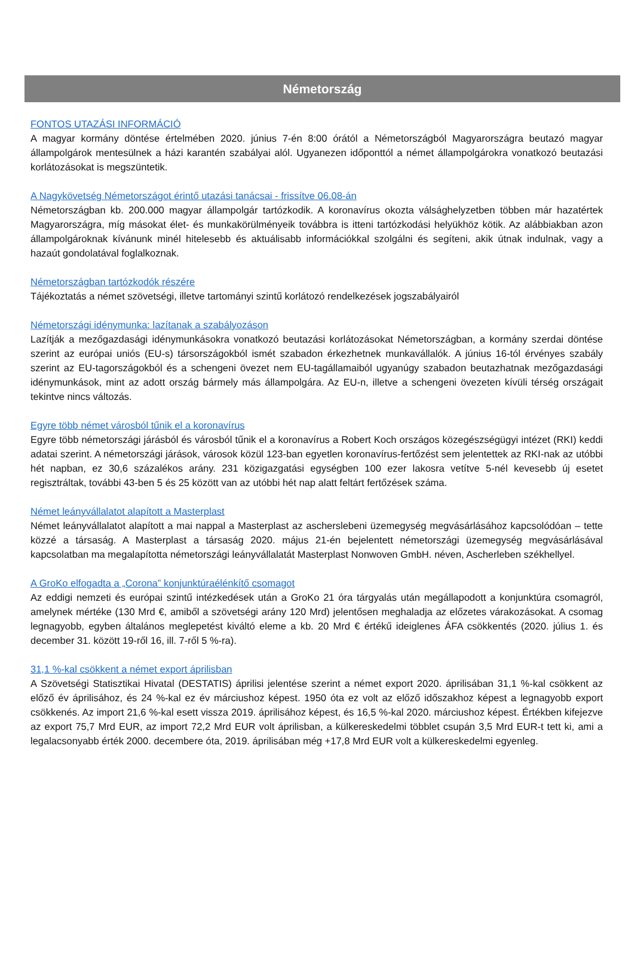Németország
FONTOS UTAZÁSI INFORMÁCIÓ
A magyar kormány döntése értelmében 2020. június 7-én 8:00 órától a Németországból Magyarországra beutazó magyar állampolgárok mentesülnek a házi karantén szabályai alól. Ugyanezen időponttól a német állampolgárokra vonatkozó beutazási korlátozásokat is megszüntetik.
A Nagykövetség Németországot érintő utazási tanácsai - frissítve 06.08-án
Németországban kb. 200.000 magyar állampolgár tartózkodik. A koronavírus okozta válsághelyzetben többen már hazatértek Magyarországra, míg másokat élet- és munkakörülményeik továbbra is itteni tartózkodási helyükhöz kötik. Az alábbiakban azon állampolgároknak kívánunk minél hitelesebb és aktuálisabb információkkal szolgálni és segíteni, akik útnak indulnak, vagy a hazaút gondolatával foglalkoznak.
Németországban tartózkodók részére
Tájékoztatás a német szövetségi, illetve tartományi szintű korlátozó rendelkezések jogszabályairól
Németországi idénymunka: lazítanak a szabályozáson
Lazítják a mezőgazdasági idénymunkásokra vonatkozó beutazási korlátozásokat Németországban, a kormány szerdai döntése szerint az európai uniós (EU-s) társországokból ismét szabadon érkezhetnek munkavállalók. A június 16-tól érvényes szabály szerint az EU-tagországokból és a schengeni övezet nem EU-tagállamaiból ugyanúgy szabadon beutazhatnak mezőgazdasági idénymunkások, mint az adott ország bármely más állampolgára. Az EU-n, illetve a schengeni övezeten kívüli térség országait tekintve nincs változás.
Egyre több német városból tűnik el a koronavírus
Egyre több németországi járásból és városból tűnik el a koronavírus a Robert Koch országos közegészségügyi intézet (RKI) keddi adatai szerint. A németországi járások, városok közül 123-ban egyetlen koronavírus-fertőzést sem jelentettek az RKI-nak az utóbbi hét napban, ez 30,6 százalékos arány. 231 közigazgatási egységben 100 ezer lakosra vetítve 5-nél kevesebb új esetet regisztráltak, további 43-ben 5 és 25 között van az utóbbi hét nap alatt feltárt fertőzések száma.
Német leányvállalatot alapított a Masterplast
Német leányvállalatot alapított a mai nappal a Masterplast az ascherslebeni üzemegység megvásárlásához kapcsolódóan – tette közzé a társaság. A Masterplast a társaság 2020. május 21-én bejelentett németországi üzemegység megvásárlásával kapcsolatban ma megalapította németországi leányvállalatát Masterplast Nonwoven GmbH. néven, Ascherleben székhellyel.
A GroKo elfogadta a „Corona” konjunktúraélénkítő csomagot
Az eddigi nemzeti és európai szintű intézkedések után a GroKo 21 óra tárgyalás után megállapodott a konjunktúra csomagról, amelynek mértéke (130 Mrd €, amiből a szövetségi arány 120 Mrd) jelentősen meghaladja az előzetes várakozásokat. A csomag legnagyobb, egyben általános meglepetést kiváltó eleme a kb. 20 Mrd € értékű ideiglenes ÁFA csökkentés (2020. július 1. és december 31. között 19-ről 16, ill. 7-ről 5 %-ra).
31,1 %-kal csökkent a német export áprilisban
A Szövetségi Statisztikai Hivatal (DESTATIS) áprilisi jelentése szerint a német export 2020. áprilisában 31,1 %-kal csökkent az előző év áprilisához, és 24 %-kal ez év márciushoz képest. 1950 óta ez volt az előző időszakhoz képest a legnagyobb export csökkenés. Az import 21,6 %-kal esett vissza 2019. áprilisához képest, és 16,5 %-kal 2020. márciushoz képest. Értékben kifejezve az export 75,7 Mrd EUR, az import 72,2 Mrd EUR volt áprilisban, a külkereskedelmi többlet csupán 3,5 Mrd EUR-t tett ki, ami a legalacsonyabb érték 2000. decembere óta, 2019. áprilisában még +17,8 Mrd EUR volt a külkereskedelmi egyenleg.